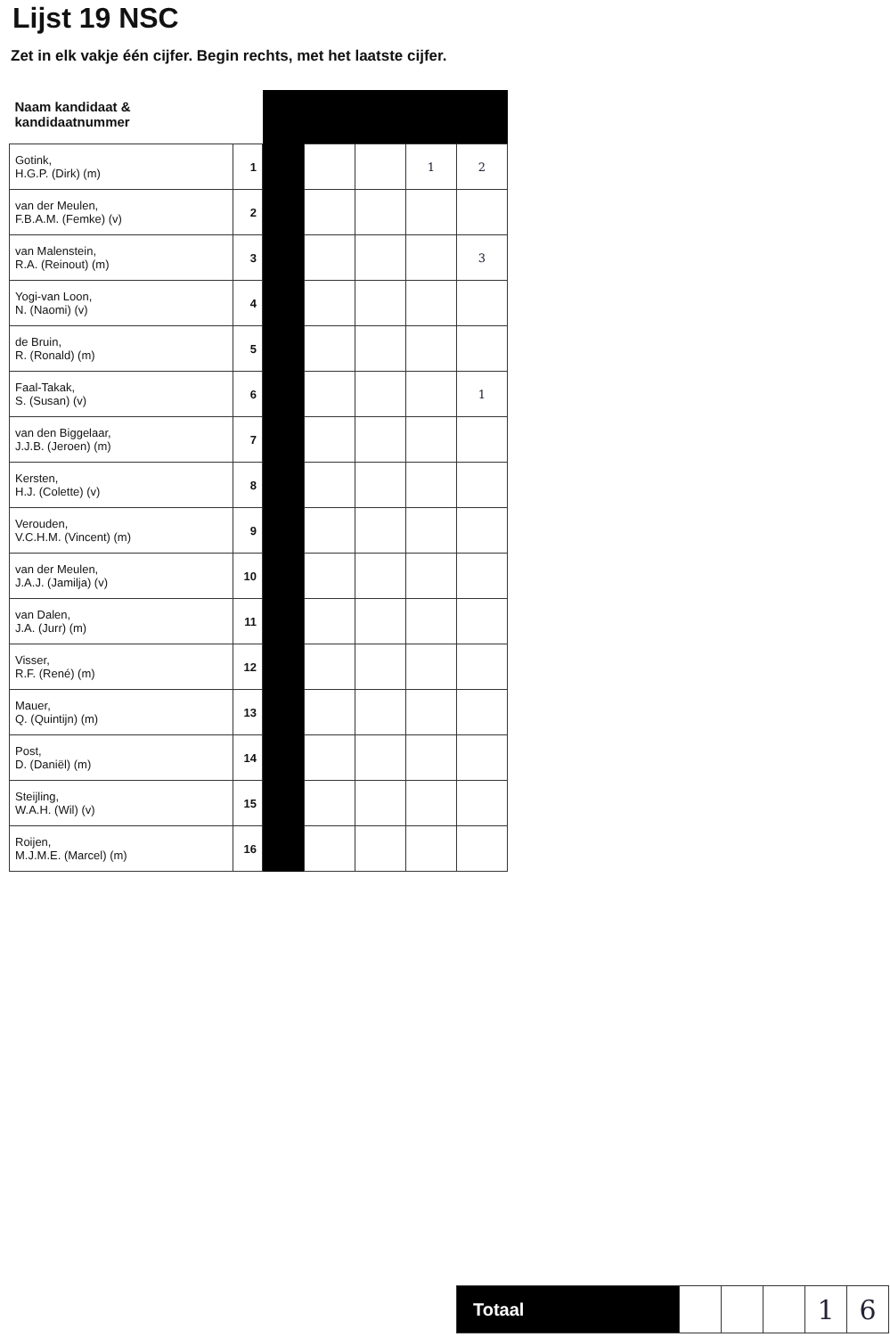Lijst 19 NSC
Zet in elk vakje één cijfer. Begin rechts, met het laatste cijfer.
| Naam kandidaat & kandidaatnummer | | | | | | |
| Gotink, H.G.P. (Dirk) (m) | 1 | | | | 1 | 2 |
| van der Meulen, F.B.A.M. (Femke) (v) | 2 | | | | | |
| van Malenstein, R.A. (Reinout) (m) | 3 | | | | | 3 |
| Yogi-van Loon, N. (Naomi) (v) | 4 | | | | | |
| de Bruin, R. (Ronald) (m) | 5 | | | | | |
| Faal-Takak, S. (Susan) (v) | 6 | | | | | 1 |
| van den Biggelaar, J.J.B. (Jeroen) (m) | 7 | | | | | |
| Kersten, H.J. (Colette) (v) | 8 | | | | | |
| Verouden, V.C.H.M. (Vincent) (m) | 9 | | | | | |
| van der Meulen, J.A.J. (Jamilja) (v) | 10 | | | | | |
| van Dalen, J.A. (Jurr) (m) | 11 | | | | | |
| Visser, R.F. (René) (m) | 12 | | | | | |
| Mauer, Q. (Quintijn) (m) | 13 | | | | | |
| Post, D. (Daniël) (m) | 14 | | | | | |
| Steijling, W.A.H. (Wil) (v) | 15 | | | | | |
| Roijen, M.J.M.E. (Marcel) (m) | 16 | | | | | |
| Totaal | | | | 1 | 6 |